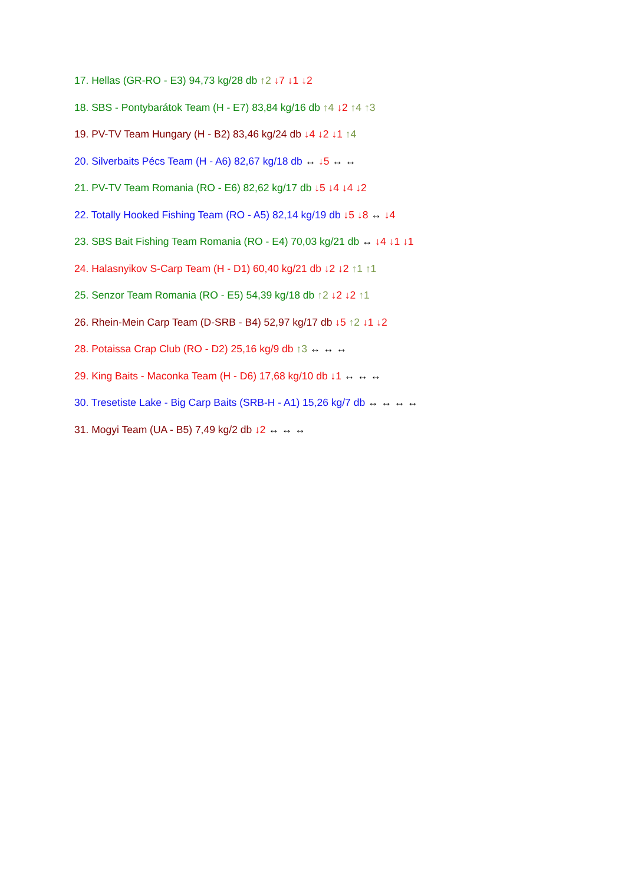17. Hellas (GR-RO - E3) 94,73 kg/28 db ↑2 ↓7 ↓1 ↓2
18. SBS - Pontybarátok Team (H - E7) 83,84 kg/16 db ↑4 ↓2 ↑4 ↑3
19. PV-TV Team Hungary (H - B2) 83,46 kg/24 db ↓4 ↓2 ↓1 ↑4
20. Silverbaits Pécs Team (H - A6) 82,67 kg/18 db ↔ ↓5 ↔ ↔
21. PV-TV Team Romania (RO - E6) 82,62 kg/17 db ↓5 ↓4 ↓4 ↓2
22. Totally Hooked Fishing Team (RO - A5) 82,14 kg/19 db ↓5 ↓8 ↔ ↓4
23. SBS Bait Fishing Team Romania (RO - E4) 70,03 kg/21 db ↔ ↓4 ↓1 ↓1
24. Halasnyikov S-Carp Team (H - D1) 60,40 kg/21 db ↓2 ↓2 ↑1 ↑1
25. Senzor Team Romania (RO - E5) 54,39 kg/18 db ↑2 ↓2 ↓2 ↑1
26. Rhein-Mein Carp Team (D-SRB - B4) 52,97 kg/17 db ↓5 ↑2 ↓1 ↓2
28. Potaissa Crap Club (RO - D2) 25,16 kg/9 db ↑3 ↔ ↔ ↔
29. King Baits - Maconka Team (H - D6) 17,68 kg/10 db ↓1 ↔ ↔ ↔
30. Tresetiste Lake - Big Carp Baits (SRB-H - A1) 15,26 kg/7 db ↔ ↔ ↔ ↔
31. Mogyi Team (UA - B5) 7,49 kg/2 db ↓2 ↔ ↔ ↔